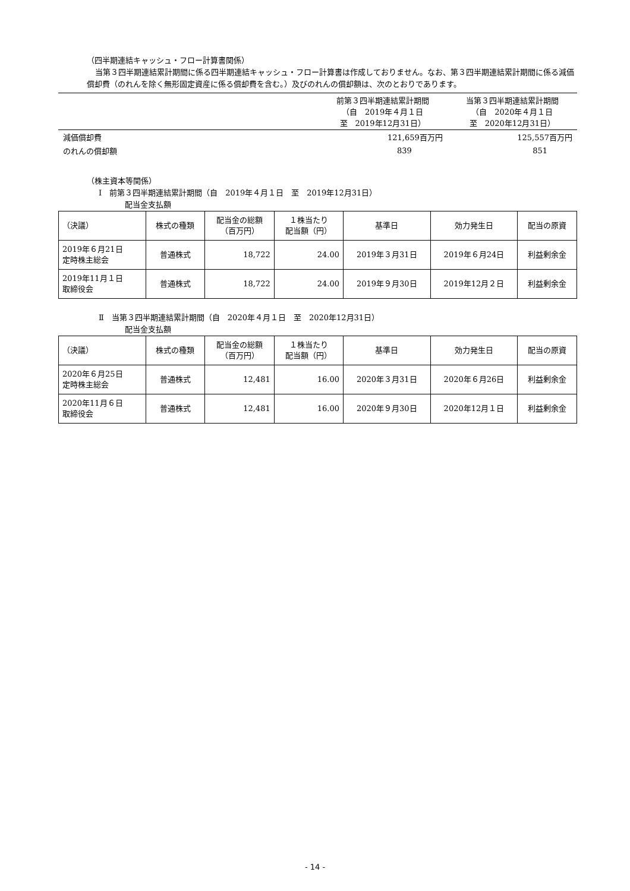（四半期連結キャッシュ・フロー計算書関係）
当第３四半期連結累計期間に係る四半期連結キャッシュ・フロー計算書は作成しておりません。なお、第３四半期連結累計期間に係る減価償却費（のれんを除く無形固定資産に係る償却費を含む。）及びのれんの償却額は、次のとおりであります。
| | 前第３四半期連結累計期間 （自 2019年４月１日 至 2019年12月31日） | 当第３四半期連結累計期間 （自 2020年４月１日 至 2020年12月31日） |
| 減価償却費 | 121,659百万円 | 125,557百万円 |
| のれんの償却額 | 839 | 851 |
（株主資本等関係）
Ⅰ　前第３四半期連結累計期間（自　2019年４月１日　至　2019年12月31日）
配当金支払額
| （決議） | 株式の種類 | 配当金の総額 （百万円） | １株当たり 配当額（円） | 基準日 | 効力発生日 | 配当の原資 |
| --- | --- | --- | --- | --- | --- | --- |
| 2019年６月21日 定時株主総会 | 普通株式 | 18,722 | 24.00 | 2019年３月31日 | 2019年６月24日 | 利益剰余金 |
| 2019年11月１日 取締役会 | 普通株式 | 18,722 | 24.00 | 2019年９月30日 | 2019年12月２日 | 利益剰余金 |
Ⅱ　当第３四半期連結累計期間（自　2020年４月１日　至　2020年12月31日）
配当金支払額
| （決議） | 株式の種類 | 配当金の総額 （百万円） | １株当たり 配当額（円） | 基準日 | 効力発生日 | 配当の原資 |
| --- | --- | --- | --- | --- | --- | --- |
| 2020年６月25日 定時株主総会 | 普通株式 | 12,481 | 16.00 | 2020年３月31日 | 2020年６月26日 | 利益剰余金 |
| 2020年11月６日 取締役会 | 普通株式 | 12,481 | 16.00 | 2020年９月30日 | 2020年12月１日 | 利益剰余金 |
- 14 -